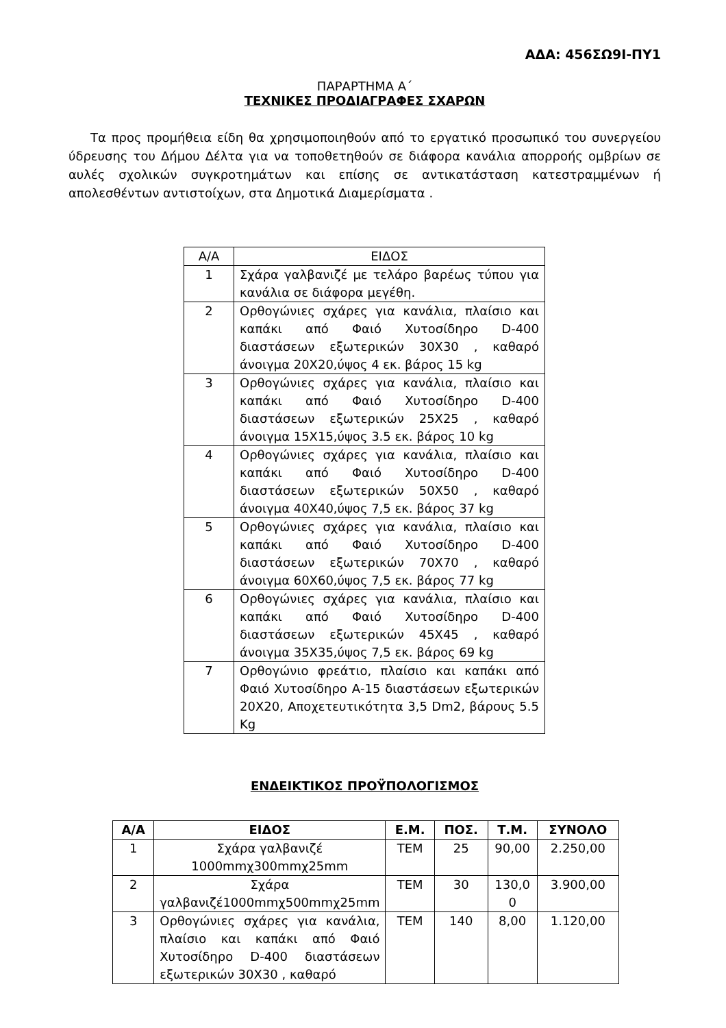ΑΔΑ: 456ΣΩ9Ι-ΠΥ1
ΠΑΡΑΡΤΗΜΑ Α΄
ΤΕΧΝΙΚΕΣ ΠΡΟΔΙΑΓΡΑΦΕΣ ΣΧΑΡΩΝ
Τα προς προμήθεια είδη θα χρησιμοποιηθούν από το εργατικό προσωπικό του συνεργείου ύδρευσης του Δήμου Δέλτα για να τοποθετηθούν σε διάφορα κανάλια απορροής ομβρίων σε αυλές σχολικών συγκροτημάτων και επίσης σε αντικατάσταση κατεστραμμένων ή απολεσθέντων αντιστοίχων, στα Δημοτικά Διαμερίσματα .
| Α/Α | ΕΙΔΟΣ |
| 1 | Σχάρα γαλβανιζέ με τελάρο βαρέως τύπου για κανάλια σε διάφορα μεγέθη. |
| 2 | Ορθογώνιες σχάρες για κανάλια, πλαίσιο και καπάκι από Φαιό Χυτοσίδηρο D-400 διαστάσεων εξωτερικών 30Χ30 , καθαρό άνοιγμα 20Χ20,ύψος 4 εκ. βάρος 15 kg |
| 3 | Ορθογώνιες σχάρες για κανάλια, πλαίσιο και καπάκι από Φαιό Χυτοσίδηρο D-400 διαστάσεων εξωτερικών 25Χ25 , καθαρό άνοιγμα 15Χ15,ύψος 3.5 εκ. βάρος 10 kg |
| 4 | Ορθογώνιες σχάρες για κανάλια, πλαίσιο και καπάκι από Φαιό Χυτοσίδηρο D-400 διαστάσεων εξωτερικών 50Χ50 , καθαρό άνοιγμα 40Χ40,ύψος 7,5 εκ. βάρος 37 kg |
| 5 | Ορθογώνιες σχάρες για κανάλια, πλαίσιο και καπάκι από Φαιό Χυτοσίδηρο D-400 διαστάσεων εξωτερικών 70Χ70 , καθαρό άνοιγμα 60Χ60,ύψος 7,5 εκ. βάρος 77 kg |
| 6 | Ορθογώνιες σχάρες για κανάλια, πλαίσιο και καπάκι από Φαιό Χυτοσίδηρο D-400 διαστάσεων εξωτερικών 45Χ45 , καθαρό άνοιγμα 35Χ35,ύψος 7,5 εκ. βάρος 69 kg |
| 7 | Ορθογώνιο φρεάτιο, πλαίσιο και καπάκι από Φαιό Χυτοσίδηρο Α-15 διαστάσεων εξωτερικών 20Χ20, Αποχετευτικότητα 3,5 Dm2, βάρους 5.5 Kg |
ΕΝΔΕΙΚΤΙΚΟΣ ΠΡΟΫΠΟΛΟΓΙΣΜΟΣ
| Α/Α | ΕΙΔΟΣ | Ε.Μ. | ΠΟΣ. | Τ.Μ. | ΣΥΝΟΛΟ |
| --- | --- | --- | --- | --- | --- |
| 1 | Σχάρα γαλβανιζέ 1000mmχ300mmχ25mm | TEM | 25 | 90,00 | 2.250,00 |
| 2 | Σχάρα γαλβανιζέ1000mmχ500mmχ25mm | TEM | 30 | 130,0 0 | 3.900,00 |
| 3 | Ορθογώνιες σχάρες για κανάλια, πλαίσιο και καπάκι από Φαιό Χυτοσίδηρο D-400 διαστάσεων εξωτερικών 30Χ30 , καθαρό | TEM | 140 | 8,00 | 1.120,00 |